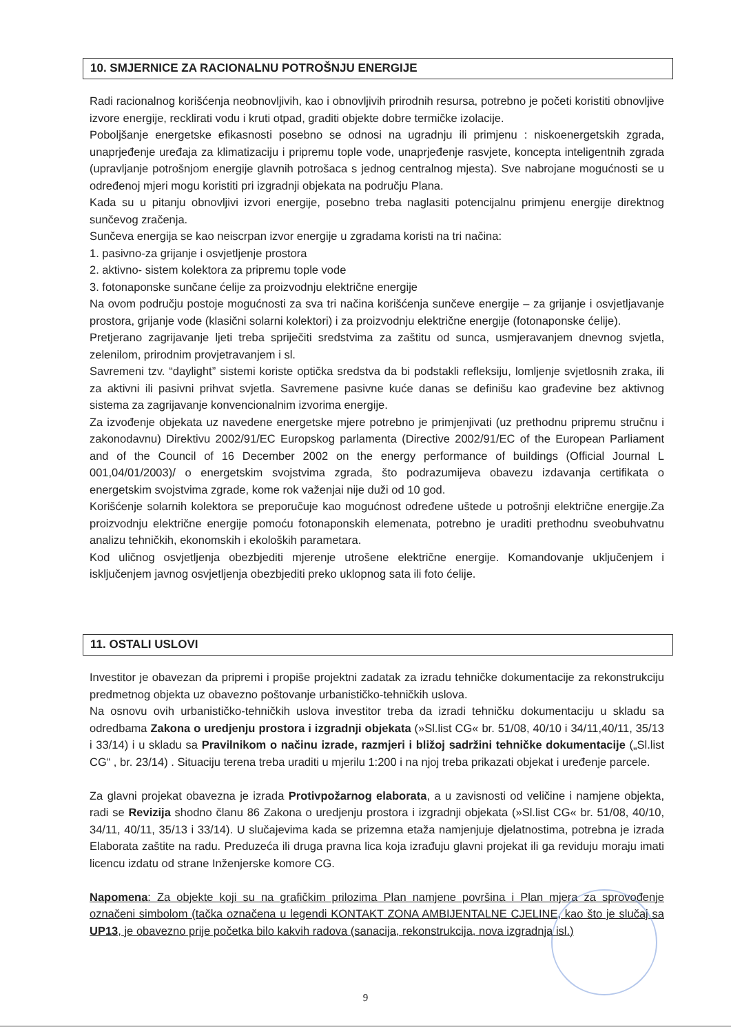10. SMJERNICE ZA RACIONALNU POTROŠNJU ENERGIJE
Radi racionalnog korišćenja neobnovljivih, kao i obnovljivih prirodnih resursa, potrebno je početi koristiti obnovljive izvore energije, recklirati vodu i kruti otpad, graditi objekte dobre termičke izolacije.
Poboljšanje energetske efikasnosti posebno se odnosi na ugradnju ili primjenu : niskoenergetskih zgrada, unaprjeđenje uređaja za klimatizaciju i pripremu tople vode, unaprjeđenje rasvjete, koncepta inteligentnih zgrada (upravljanje potrošnjom energije glavnih potrošaca s jednog centralnog mjesta). Sve nabrojane mogućnosti se u određenoj mjeri mogu koristiti pri izgradnji objekata na području Plana.
Kada su u pitanju obnovljivi izvori energije, posebno treba naglasiti potencijalnu primjenu energije direktnog sunčevog zračenja.
Sunčeva energija se kao neiscrpan izvor energije u zgradama koristi na tri načina:
1. pasivno-za grijanje i osvjetljenje prostora
2. aktivno- sistem kolektora za pripremu tople vode
3. fotonaponske sunčane ćelije za proizvodnju električne energije
Na ovom području postoje mogućnosti za sva tri načina korišćenja sunčeve energije – za grijanje i osvjetljavanje prostora, grijanje vode (klasični solarni kolektori) i za proizvodnju električne energije (fotonaponske ćelije).
Pretjerano zagrijavanje ljeti treba spriječiti sredstvima za zaštitu od sunca, usmjeravanjem dnevnog svjetla, zelenilom, prirodnim provjetravanjem i sl.
Savremeni tzv. “daylight” sistemi koriste optička sredstva da bi podstakli refleksiju, lomljenje svjetlosnih zraka, ili za aktivni ili pasivni prihvat svjetla. Savremene pasivne kuće danas se definišu kao građevine bez aktivnog sistema za zagrijavanje konvencionalnim izvorima energije.
Za izvođenje objekata uz navedene energetske mjere potrebno je primjenjivati (uz prethodnu pripremu stručnu i zakonodavnu) Direktivu 2002/91/EC Europskog parlamenta (Directive 2002/91/EC of the European Parliament and of the Council of 16 December 2002 on the energy performance of buildings (Official Journal L 001,04/01/2003)/ o energetskim svojstvima zgrada, što podrazumijeva obavezu izdavanja certifikata o energetskim svojstvima zgrade, kome rok važenjai nije duži od 10 god.
Korišćenje solarnih kolektora se preporučuje kao mogućnost određene uštede u potrošnji električne energije.Za proizvodnju električne energije pomoću fotonaponskih elemenata, potrebno je uraditi prethodnu sveobuhvatnu analizu tehničkih, ekonomskih i ekoloških parametara.
Kod uličnog osvjetljenja obezbjediti mjerenje utrošene električne energije. Komandovanje uključenjem i isključenjem javnog osvjetljenja obezbjediti preko uklopnog sata ili foto ćelije.
11. OSTALI USLOVI
Investitor je obavezan da pripremi i propiše projektni zadatak za izradu tehničke dokumentacije za rekonstrukciju predmetnog objekta uz obavezno poštovanje urbanističko-tehničkih uslova.
Na osnovu ovih urbanističko-tehničkih uslova investitor treba da izradi tehničku dokumentaciju u skladu sa odredbama Zakona o uredjenju prostora i izgradnji objekata (»Sl.list CG« br. 51/08, 40/10 i 34/11,40/11, 35/13 i 33/14) i u skladu sa Pravilnikom o načinu izrade, razmjeri i bližoj sadržini tehničke dokumentacije („Sl.list CG“ , br. 23/14) . Situaciju terena treba uraditi u mjerilu 1:200 i na njoj treba prikazati objekat i uređenje parcele.
Za glavni projekat obavezna je izrada Protivpožarnog elaborata, a u zavisnosti od veličine i namjene objekta, radi se Revizija shodno članu 86 Zakona o uredjenju prostora i izgradnji objekata (»Sl.list CG« br. 51/08, 40/10, 34/11, 40/11, 35/13 i 33/14). U slučajevima kada se prizemna etaža namjenjuje djelatnostima, potrebna je izrada Elaborata zaštite na radu. Preduzeća ili druga pravna lica koja izrađuju glavni projekat ili ga reviduju moraju imati licencu izdatu od strane Inženjerske komore CG.
Napomena: Za objekte koji su na grafičkim prilozima Plan namjene površina i Plan mjera za sprovođenje označeni simbolom (tačka označena u legendi KONTAKT ZONA AMBIJENTALNE CJELINE, kao što je slučaj sa UP13, je obavezno prije početka bilo kakvih radova (sanacija, rekonstrukcija, nova izgradnja isl.)
9